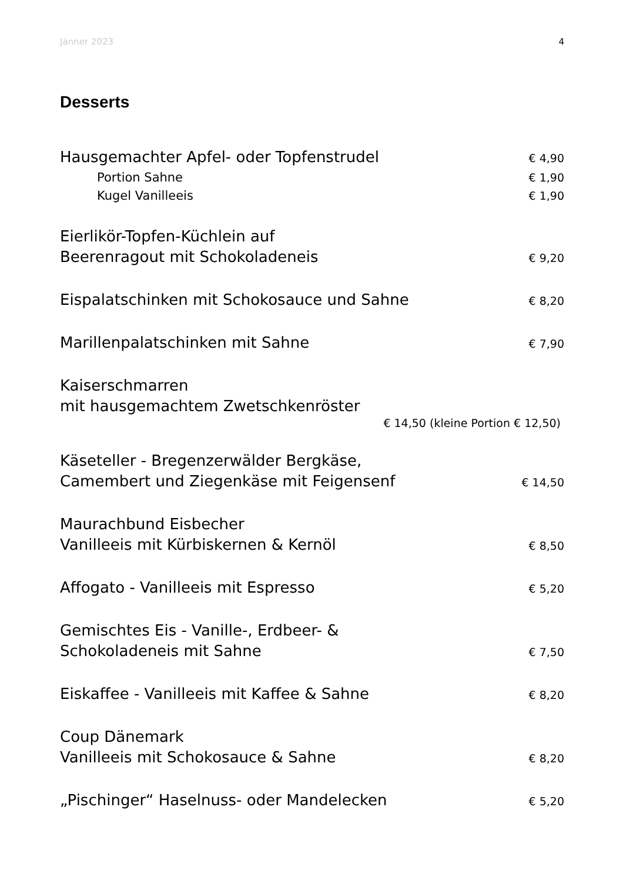Jänner 2023 4
Desserts
Hausgemachter Apfel- oder Topfenstrudel € 4,90
Portion Sahne € 1,90
Kugel Vanilleeis € 1,90
Eierlikör-Topfen-Küchlein auf
Beerenragout mit Schokoladeneis € 9,20
Eispalatschinken mit Schokosauce und Sahne € 8,20
Marillenpalatschinken mit Sahne € 7,90
Kaiserschmarren
mit hausgemachtem Zwetschkenröster
€ 14,50 (kleine Portion € 12,50)
Käseteller - Bregenzerwälder Bergkäse,
Camembert und Ziegenkäse mit Feigensenf € 14,50
Maurachbund Eisbecher
Vanilleeis mit Kürbiskernen & Kernöl € 8,50
Affogato - Vanilleeis mit Espresso € 5,20
Gemischtes Eis - Vanille-, Erdbeer- &
Schokoladeneis mit Sahne € 7,50
Eiskaffee - Vanilleeis mit Kaffee & Sahne € 8,20
Coup Dänemark
Vanilleeis mit Schokosauce & Sahne € 8,20
„Pischinger“ Haselnuss- oder Mandelecken € 5,20